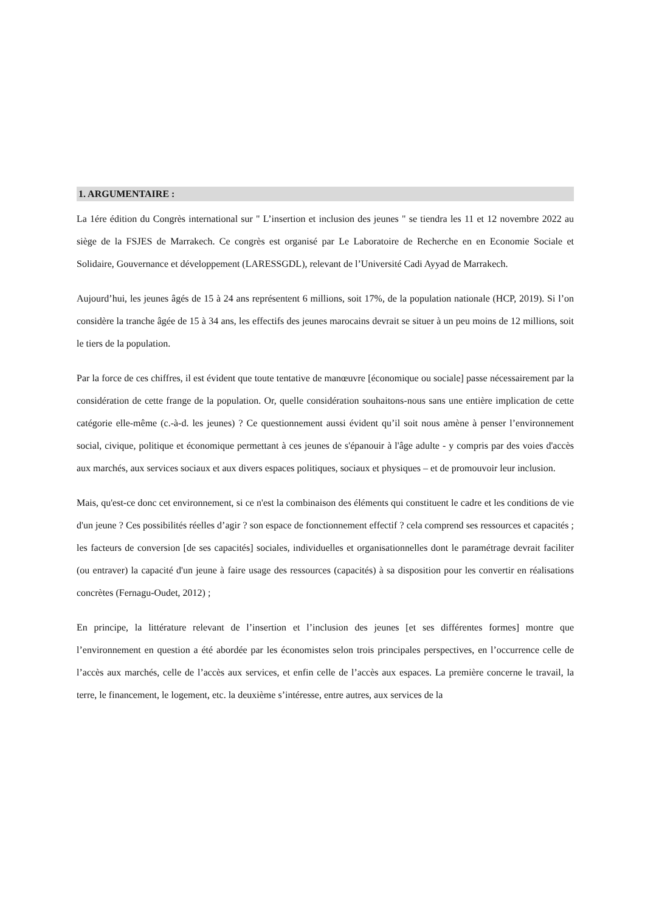1. ARGUMENTAIRE :
La 1ére édition du Congrès international sur " L’insertion et inclusion des jeunes " se tiendra les 11 et 12 novembre 2022 au siège de la FSJES de Marrakech. Ce congrès est organisé par Le Laboratoire de Recherche en en Economie Sociale et Solidaire, Gouvernance et développement (LARESSGDL), relevant de l’Université Cadi Ayyad de Marrakech.
Aujourd’hui, les jeunes âgés de 15 à 24 ans représentent 6 millions, soit 17%, de la population nationale (HCP, 2019). Si l’on considère la tranche âgée de 15 à 34 ans, les effectifs des jeunes marocains devrait se situer à un peu moins de 12 millions, soit le tiers de la population.
Par la force de ces chiffres, il est évident que toute tentative de manœuvre [économique ou sociale] passe nécessairement par la considération de cette frange de la population. Or, quelle considération souhaitons-nous sans une entière implication de cette catégorie elle-même (c.-à-d. les jeunes) ? Ce questionnement aussi évident qu’il soit nous amène à penser l’environnement social, civique, politique et économique permettant à ces jeunes de s'épanouir à l'âge adulte - y compris par des voies d'accès aux marchés, aux services sociaux et aux divers espaces politiques, sociaux et physiques – et de promouvoir leur inclusion.
Mais, qu'est-ce donc cet environnement, si ce n'est la combinaison des éléments qui constituent le cadre et les conditions de vie d'un jeune ? Ces possibilités réelles d’agir ? son espace de fonctionnement effectif ? cela comprend ses ressources et capacités ; les facteurs de conversion [de ses capacités] sociales, individuelles et organisationnelles dont le paramétrage devrait faciliter (ou entraver) la capacité d'un jeune à faire usage des ressources (capacités) à sa disposition pour les convertir en réalisations concrètes (Fernagu-Oudet, 2012) ;
En principe, la littérature relevant de l’insertion et l’inclusion des jeunes [et ses différentes formes] montre que l’environnement en question a été abordée par les économistes selon trois principales perspectives, en l’occurrence celle de l’accès aux marchés, celle de l’accès aux services, et enfin celle de l’accès aux espaces. La première concerne le travail, la terre, le financement, le logement, etc. la deuxième s’intéresse, entre autres, aux services de la